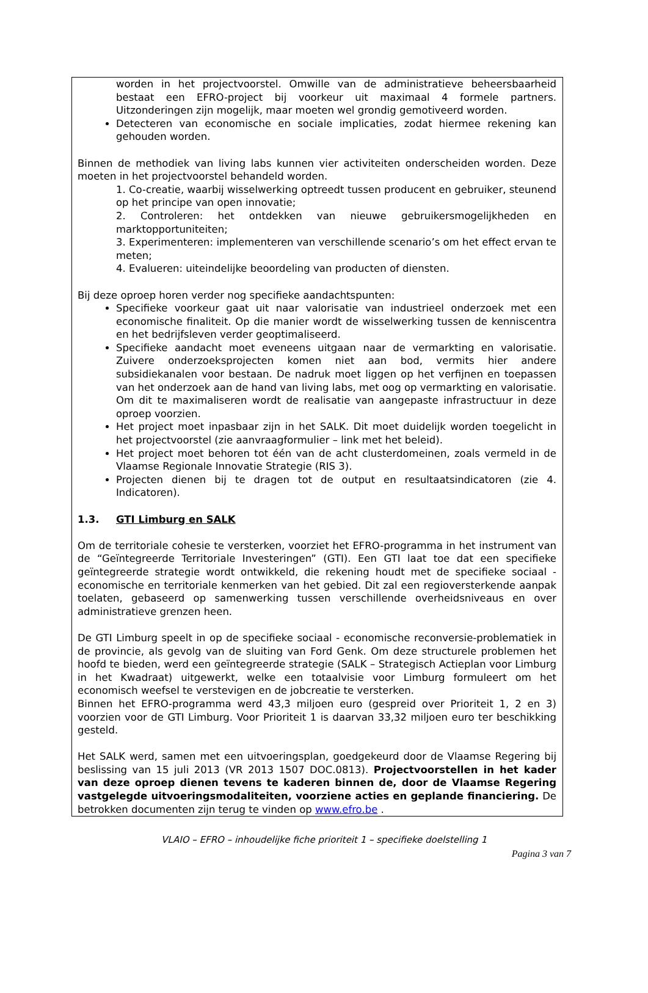worden in het projectvoorstel. Omwille van de administratieve beheersbaarheid bestaat een EFRO-project bij voorkeur uit maximaal 4 formele partners. Uitzonderingen zijn mogelijk, maar moeten wel grondig gemotiveerd worden.
Detecteren van economische en sociale implicaties, zodat hiermee rekening kan gehouden worden.
Binnen de methodiek van living labs kunnen vier activiteiten onderscheiden worden. Deze moeten in het projectvoorstel behandeld worden.
1. Co-creatie, waarbij wisselwerking optreedt tussen producent en gebruiker, steunend op het principe van open innovatie;
2. Controleren: het ontdekken van nieuwe gebruikersmogelijkheden en marktopportuniteiten;
3. Experimenteren: implementeren van verschillende scenario’s om het effect ervan te meten;
4. Evalueren: uiteindelijke beoordeling van producten of diensten.
Bij deze oproep horen verder nog specifieke aandachtspunten:
Specifieke voorkeur gaat uit naar valorisatie van industrieel onderzoek met een economische finaliteit. Op die manier wordt de wisselwerking tussen de kenniscentra en het bedrijfsleven verder geoptimaliseerd.
Specifieke aandacht moet eveneens uitgaan naar de vermarkting en valorisatie. Zuivere onderzoeksprojecten komen niet aan bod, vermits hier andere subsidiekanalen voor bestaan. De nadruk moet liggen op het verfijnen en toepassen van het onderzoek aan de hand van living labs, met oog op vermarkting en valorisatie. Om dit te maximaliseren wordt de realisatie van aangepaste infrastructuur in deze oproep voorzien.
Het project moet inpasbaar zijn in het SALK. Dit moet duidelijk worden toegelicht in het projectvoorstel (zie aanvraagformulier – link met het beleid).
Het project moet behoren tot één van de acht clusterdomeinen, zoals vermeld in de Vlaamse Regionale Innovatie Strategie (RIS 3).
Projecten dienen bij te dragen tot de output en resultaatsindicatoren (zie 4. Indicatoren).
1.3. GTI Limburg en SALK
Om de territoriale cohesie te versterken, voorziet het EFRO-programma in het instrument van de “Geïntegreerde Territoriale Investeringen” (GTI). Een GTI laat toe dat een specifieke geïntegreerde strategie wordt ontwikkeld, die rekening houdt met de specifieke sociaal - economische en territoriale kenmerken van het gebied. Dit zal een regioversterkende aanpak toelaten, gebaseerd op samenwerking tussen verschillende overheidsniveaus en over administratieve grenzen heen.
De GTI Limburg speelt in op de specifieke sociaal - economische reconversie-problematiek in de provincie, als gevolg van de sluiting van Ford Genk. Om deze structurele problemen het hoofd te bieden, werd een geïntegreerde strategie (SALK – Strategisch Actieplan voor Limburg in het Kwadraat) uitgewerkt, welke een totaalvisie voor Limburg formuleert om het economisch weefsel te verstevigen en de jobcreatie te versterken.
Binnen het EFRO-programma werd 43,3 miljoen euro (gespreid over Prioriteit 1, 2 en 3) voorzien voor de GTI Limburg. Voor Prioriteit 1 is daarvan 33,32 miljoen euro ter beschikking gesteld.
Het SALK werd, samen met een uitvoeringsplan, goedgekeurd door de Vlaamse Regering bij beslissing van 15 juli 2013 (VR 2013 1507 DOC.0813). Projectvoorstellen in het kader van deze oproep dienen tevens te kaderen binnen de, door de Vlaamse Regering vastgelegde uitvoeringsmodaliteiten, voorziene acties en geplande financiering. De betrokken documenten zijn terug te vinden op www.efro.be .
VLAIO – EFRO – inhoudelijke fiche prioriteit 1 – specifieke doelstelling 1
Pagina 3 van 7